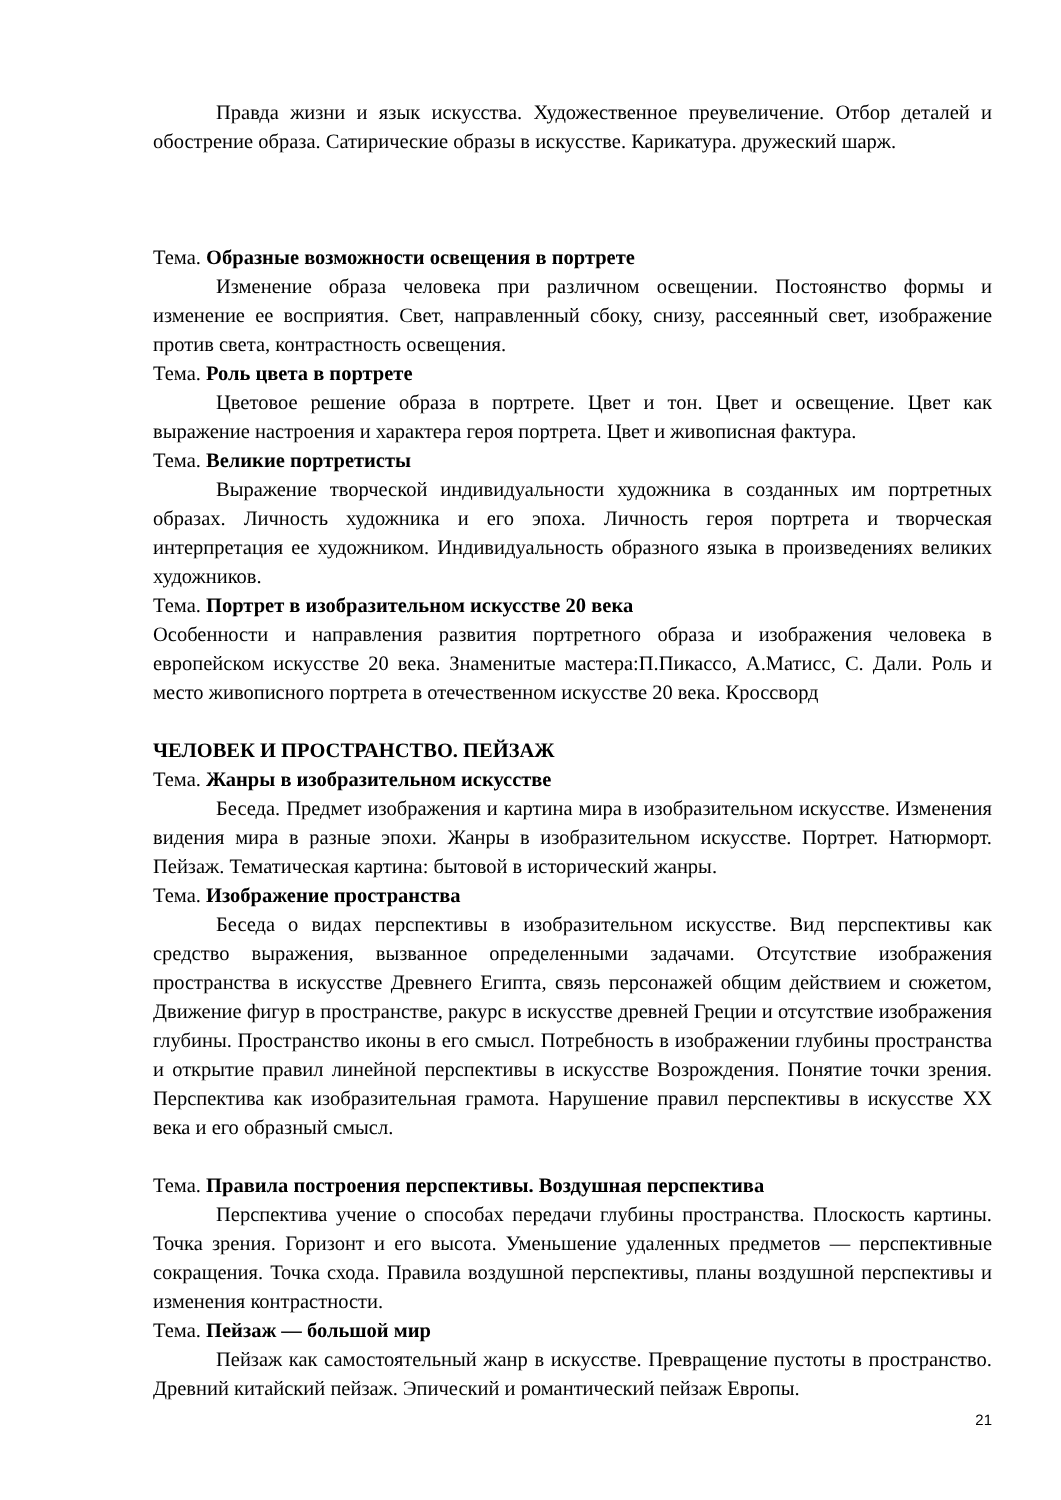Правда жизни и язык искусства. Художественное преувеличение. Отбор деталей и обострение образа. Сатирические образы в искусстве. Карикатура. дружеский шарж.
Тема. Образные возможности освещения в портрете
Изменение образа человека при различном освещении. Постоянство формы и изменение ее восприятия. Свет, направленный сбоку, снизу, рассеянный свет, изображение против света, контрастность освещения.
Тема. Роль цвета в портрете
Цветовое решение образа в портрете. Цвет и тон. Цвет и освещение. Цвет как выражение настроения и характера героя портрета. Цвет и живописная фактура.
Тема. Великие портретисты
Выражение творческой индивидуальности художника в созданных им портретных образах. Личность художника и его эпоха. Личность героя портрета и творческая интерпретация ее художником. Индивидуальность образного языка в произведениях великих художников.
Тема. Портрет в изобразительном искусстве 20 века
Особенности и направления развития портретного образа и изображения человека в европейском искусстве 20 века. Знаменитые мастера:П.Пикассо, А.Матисс, С. Дали. Роль и место живописного портрета в отечественном искусстве 20 века. Кроссворд
ЧЕЛОВЕК И ПРОСТРАНСТВО. ПЕЙЗАЖ
Тема. Жанры в изобразительном искусстве
Беседа. Предмет изображения и картина мира в изобразительном искусстве. Изменения видения мира в разные эпохи. Жанры в изобразительном искусстве. Портрет. Натюрморт. Пейзаж. Тематическая картина: бытовой в исторический жанры.
Тема. Изображение пространства
Беседа о видах перспективы в изобразительном искусстве. Вид перспективы как средство выражения, вызванное определенными задачами. Отсутствие изображения пространства в искусстве Древнего Египта, связь персонажей общим действием и сюжетом, Движение фигур в пространстве, ракурс в искусстве древней Греции и отсутствие изображения глубины. Пространство иконы в его смысл. Потребность в изображении глубины пространства и открытие правил линейной перспективы в искусстве Возрождения. Понятие точки зрения. Перспектива как изобразительная грамота. Нарушение правил перспективы в искусстве XX века и его образный смысл.
Тема. Правила построения перспективы. Воздушная перспектива
Перспектива учение о способах передачи глубины пространства. Плоскость картины. Точка зрения. Горизонт и его высота. Уменьшение удаленных предметов — перспективные сокращения. Точка схода. Правила воздушной перспективы, планы воздушной перспективы и изменения контрастности.
Тема. Пейзаж — большой мир
Пейзаж как самостоятельный жанр в искусстве. Превращение пустоты в пространство. Древний китайский пейзаж. Эпический и романтический пейзаж Европы.
21